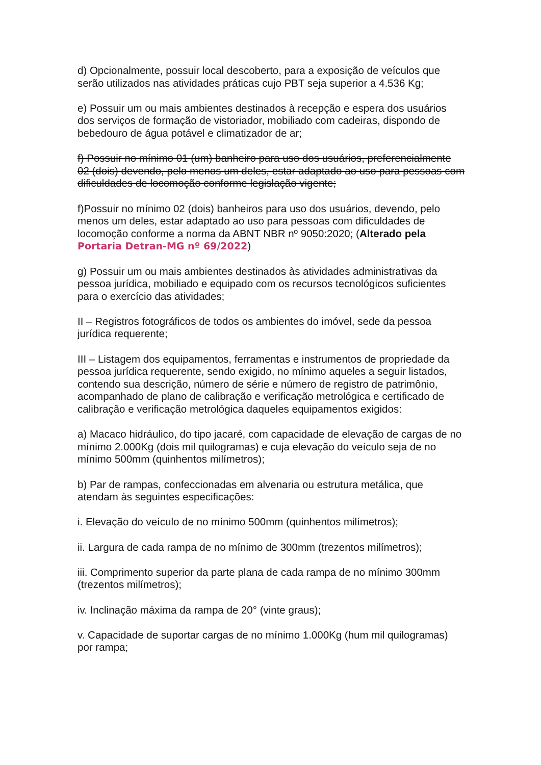d) Opcionalmente, possuir local descoberto, para a exposição de veículos que serão utilizados nas atividades práticas cujo PBT seja superior a 4.536 Kg;
e) Possuir um ou mais ambientes destinados à recepção e espera dos usuários dos serviços de formação de vistoriador, mobiliado com cadeiras, dispondo de bebedouro de água potável e climatizador de ar;
f) Possuir no mínimo 01 (um) banheiro para uso dos usuários, preferencialmente 02 (dois) devendo, pelo menos um deles, estar adaptado ao uso para pessoas com dificuldades de locomoção conforme legislação vigente;
f)Possuir no mínimo 02 (dois) banheiros para uso dos usuários, devendo, pelo menos um deles, estar adaptado ao uso para pessoas com dificuldades de locomoção conforme a norma da ABNT NBR nº 9050:2020; (Alterado pela Portaria Detran-MG nº 69/2022)
g) Possuir um ou mais ambientes destinados às atividades administrativas da pessoa jurídica, mobiliado e equipado com os recursos tecnológicos suficientes para o exercício das atividades;
II – Registros fotográficos de todos os ambientes do imóvel, sede da pessoa jurídica requerente;
III – Listagem dos equipamentos, ferramentas e instrumentos de propriedade da pessoa jurídica requerente, sendo exigido, no mínimo aqueles a seguir listados, contendo sua descrição, número de série e número de registro de patrimônio, acompanhado de plano de calibração e verificação metrológica e certificado de calibração e verificação metrológica daqueles equipamentos exigidos:
a) Macaco hidráulico, do tipo jacaré, com capacidade de elevação de cargas de no mínimo 2.000Kg (dois mil quilogramas) e cuja elevação do veículo seja de no mínimo 500mm (quinhentos milímetros);
b) Par de rampas, confeccionadas em alvenaria ou estrutura metálica, que atendam às seguintes especificações:
i. Elevação do veículo de no mínimo 500mm (quinhentos milímetros);
ii. Largura de cada rampa de no mínimo de 300mm (trezentos milímetros);
iii. Comprimento superior da parte plana de cada rampa de no mínimo 300mm (trezentos milímetros);
iv. Inclinação máxima da rampa de 20° (vinte graus);
v. Capacidade de suportar cargas de no mínimo 1.000Kg (hum mil quilogramas) por rampa;